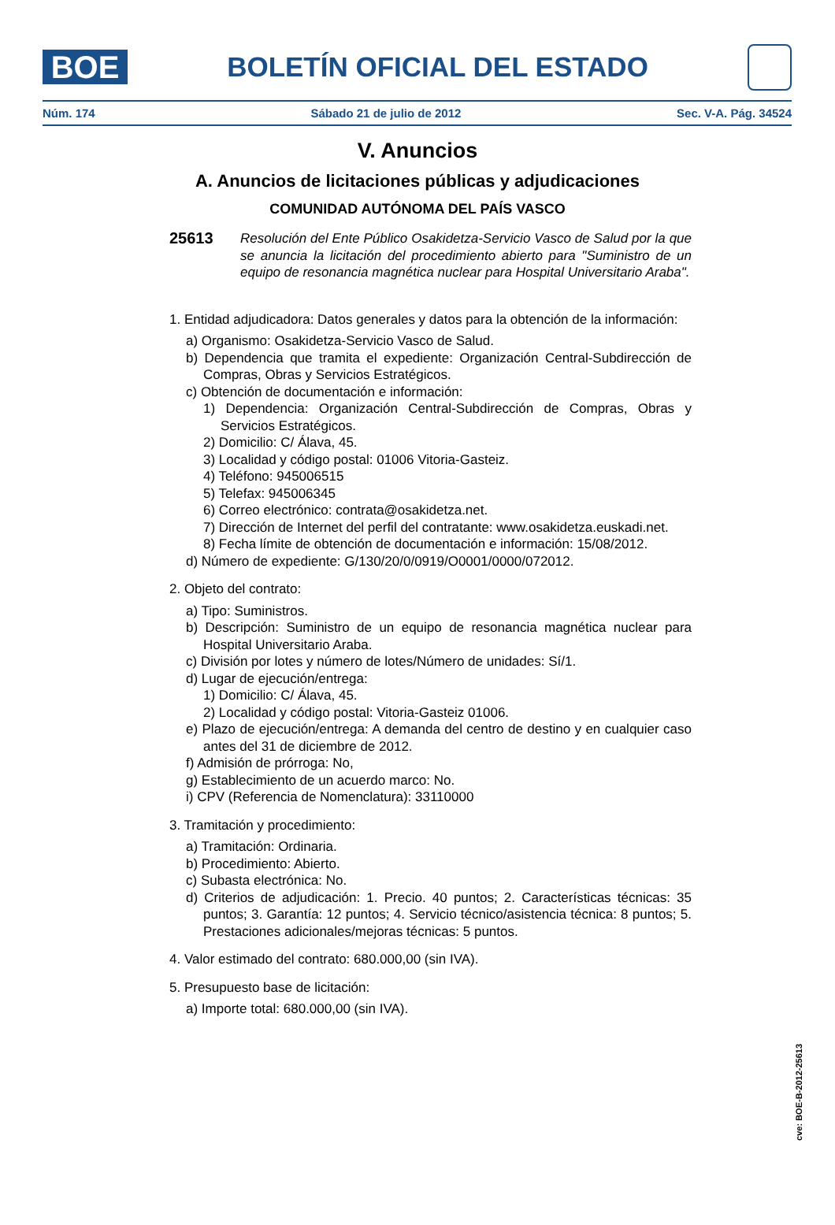BOE
BOLETÍN OFICIAL DEL ESTADO
Núm. 174 Sábado 21 de julio de 2012 Sec. V-A. Pág. 34524
V. Anuncios
A. Anuncios de licitaciones públicas y adjudicaciones
COMUNIDAD AUTÓNOMA DEL PAÍS VASCO
25613 Resolución del Ente Público Osakidetza-Servicio Vasco de Salud por la que se anuncia la licitación del procedimiento abierto para "Suministro de un equipo de resonancia magnética nuclear para Hospital Universitario Araba".
1. Entidad adjudicadora: Datos generales y datos para la obtención de la información:
a) Organismo: Osakidetza-Servicio Vasco de Salud.
b) Dependencia que tramita el expediente: Organización Central-Subdirección de Compras, Obras y Servicios Estratégicos.
c) Obtención de documentación e información:
1) Dependencia: Organización Central-Subdirección de Compras, Obras y Servicios Estratégicos.
2) Domicilio: C/ Álava, 45.
3) Localidad y código postal: 01006 Vitoria-Gasteiz.
4) Teléfono: 945006515
5) Telefax: 945006345
6) Correo electrónico: contrata@osakidetza.net.
7) Dirección de Internet del perfil del contratante: www.osakidetza.euskadi.net.
8) Fecha límite de obtención de documentación e información: 15/08/2012.
d) Número de expediente: G/130/20/0/0919/O0001/0000/072012.
2. Objeto del contrato:
a) Tipo: Suministros.
b) Descripción: Suministro de un equipo de resonancia magnética nuclear para Hospital Universitario Araba.
c) División por lotes y número de lotes/Número de unidades: Sí/1.
d) Lugar de ejecución/entrega:
1) Domicilio: C/ Álava, 45.
2) Localidad y código postal: Vitoria-Gasteiz 01006.
e) Plazo de ejecución/entrega: A demanda del centro de destino y en cualquier caso antes del 31 de diciembre de 2012.
f) Admisión de prórroga: No,
g) Establecimiento de un acuerdo marco: No.
i) CPV (Referencia de Nomenclatura): 33110000
3. Tramitación y procedimiento:
a) Tramitación: Ordinaria.
b) Procedimiento: Abierto.
c) Subasta electrónica: No.
d) Criterios de adjudicación: 1. Precio. 40 puntos; 2. Características técnicas: 35 puntos; 3. Garantía: 12 puntos; 4. Servicio técnico/asistencia técnica: 8 puntos; 5. Prestaciones adicionales/mejoras técnicas: 5 puntos.
4. Valor estimado del contrato: 680.000,00 (sin IVA).
5. Presupuesto base de licitación:
a) Importe total: 680.000,00 (sin IVA).
cve: BOE-B-2012-25613